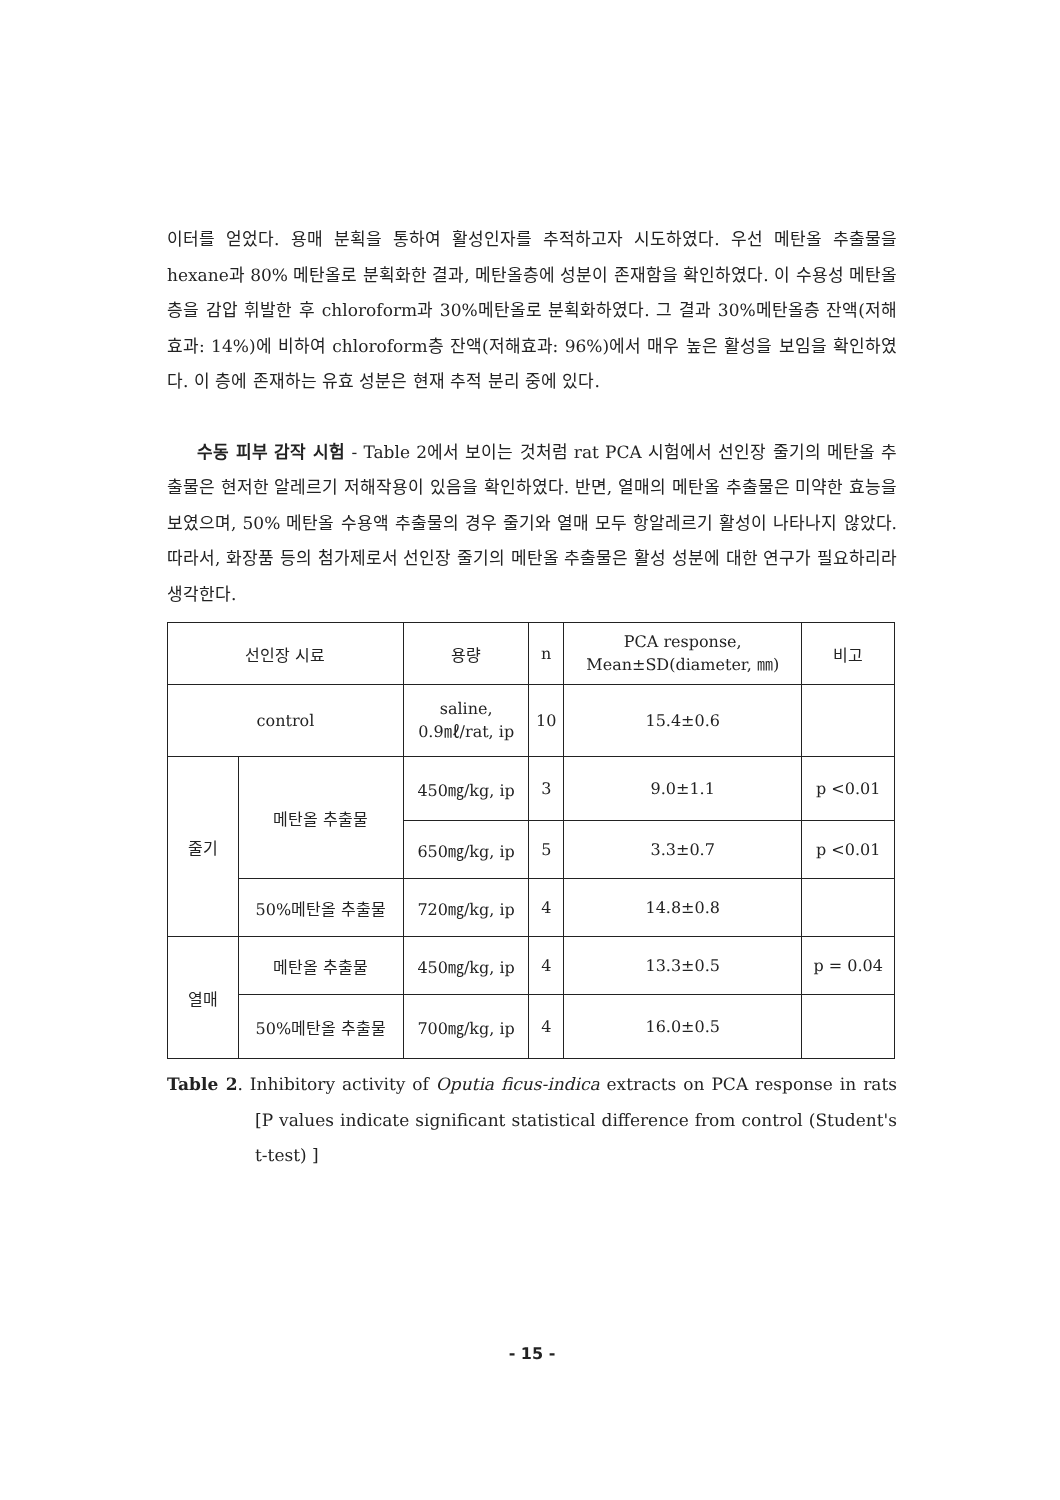이터를 얻었다. 용매 분획을 통하여 활성인자를 추적하고자 시도하였다. 우선 메탄올 추출물을 hexane과 80% 메탄올로 분획화한 결과, 메탄올층에 성분이 존재함을 확인하였다. 이 수용성 메탄올층을 감압 휘발한 후 chloroform과 30%메탄올로 분획화하였다. 그 결과 30%메탄올층 잔액(저해효과: 14%)에 비하여 chloroform층 잔액(저해효과: 96%)에서 매우 높은 활성을 보임을 확인하였다. 이 층에 존재하는 유효 성분은 현재 추적 분리 중에 있다.
수동 피부 감작 시험 - Table 2에서 보이는 것처럼 rat PCA 시험에서 선인장 줄기의 메탄올 추출물은 현저한 알레르기 저해작용이 있음을 확인하였다. 반면, 열매의 메탄올 추출물은 미약한 효능을 보였으며, 50% 메탄올 수용액 추출물의 경우 줄기와 열매 모두 항알레르기 활성이 나타나지 않았다. 따라서, 화장품 등의 첨가제로서 선인장 줄기의 메탄올 추출물은 활성 성분에 대한 연구가 필요하리라 생각한다.
| 선인장 시료 | | 용량 | n | PCA response, Mean±SD(diameter, ㎜) | 비고 |
| control | | saline, 0.9㎖/rat, ip | 10 | 15.4±0.6 | |
| 줄기 | 메탄올 추출물 | 450㎎/kg, ip | 3 | 9.0±1.1 | p <0.01 |
| | | 650㎎/kg, ip | 5 | 3.3±0.7 | p <0.01 |
| | 50%메탄올 추출물 | 720㎎/kg, ip | 4 | 14.8±0.8 | |
| 열매 | 메탄올 추출물 | 450㎎/kg, ip | 4 | 13.3±0.5 | p = 0.04 |
| | 50%메탄올 추출물 | 700㎎/kg, ip | 4 | 16.0±0.5 | |
Table 2. Inhibitory activity of Oputia ficus-indica extracts on PCA response in rats [P values indicate significant statistical difference from control (Student's t-test) ]
- 15 -